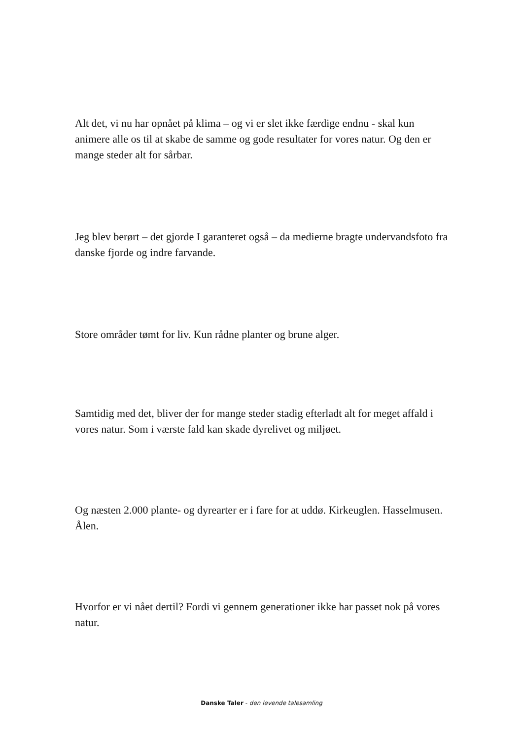Alt det, vi nu har opnået på klima – og vi er slet ikke færdige endnu - skal kun animere alle os til at skabe de samme og gode resultater for vores natur. Og den er mange steder alt for sårbar.
Jeg blev berørt – det gjorde I garanteret også – da medierne bragte undervandsfoto fra danske fjorde og indre farvande.
Store områder tømt for liv. Kun rådne planter og brune alger.
Samtidig med det, bliver der for mange steder stadig efterladt alt for meget affald i vores natur. Som i værste fald kan skade dyrelivet og miljøet.
Og næsten 2.000 plante- og dyrearter er i fare for at uddø. Kirkeuglen. Hasselmusen. Ålen.
Hvorfor er vi nået dertil? Fordi vi gennem generationer ikke har passet nok på vores natur.
Danske Taler - den levende talesamling